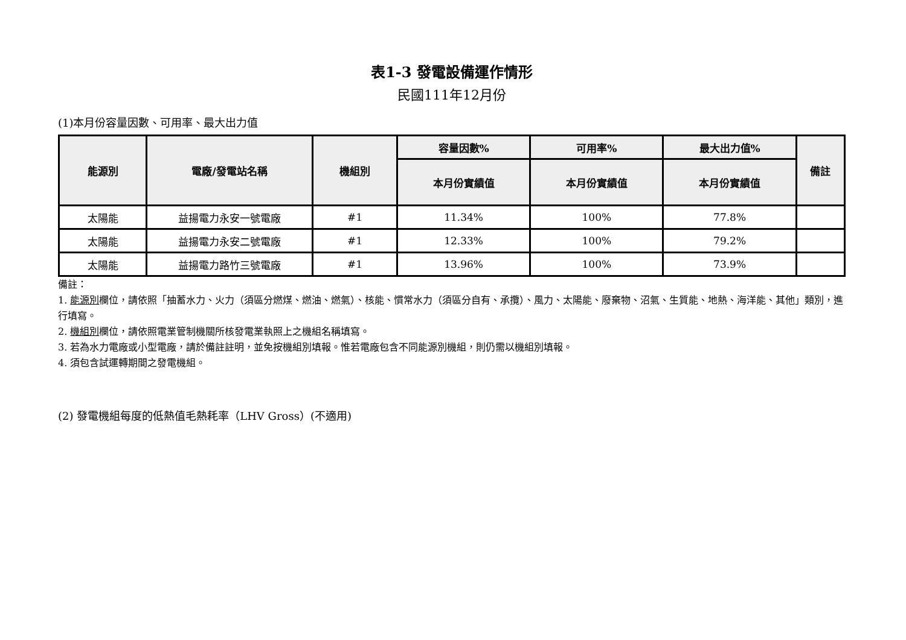表1-3 發電設備運作情形
民國111年12月份
(1)本月份容量因數、可用率、最大出力值
| 能源別 | 電廠/發電站名稱 | 機組別 | 容量因數% | 可用率% | 最大出力值% | 備註 |
| --- | --- | --- | --- | --- | --- | --- |
| | | | 本月份實績值 | 本月份實績值 | 本月份實績值 | |
| 太陽能 | 益揚電力永安一號電廠 | #1 | 11.34% | 100% | 77.8% | |
| 太陽能 | 益揚電力永安二號電廠 | #1 | 12.33% | 100% | 79.2% | |
| 太陽能 | 益揚電力路竹三號電廠 | #1 | 13.96% | 100% | 73.9% | |
備註：
1. 能源別欄位，請依照「抽蓄水力、火力（須區分燃煤、燃油、燃氣）、核能、慣常水力（須區分自有、承攬）、風力、太陽能、廢棄物、沼氣、生質能、地熱、海洋能、其他」類別，進行填寫。
2. 機組別欄位，請依照電業管制機關所核發電業執照上之機組名稱填寫。
3. 若為水力電廠或小型電廠，請於備註註明，並免按機組別填報。惟若電廠包含不同能源別機組，則仍需以機組別填報。
4. 須包含試運轉期間之發電機組。
(2) 發電機組每度的低熱值毛熱耗率（LHV Gross）(不適用)